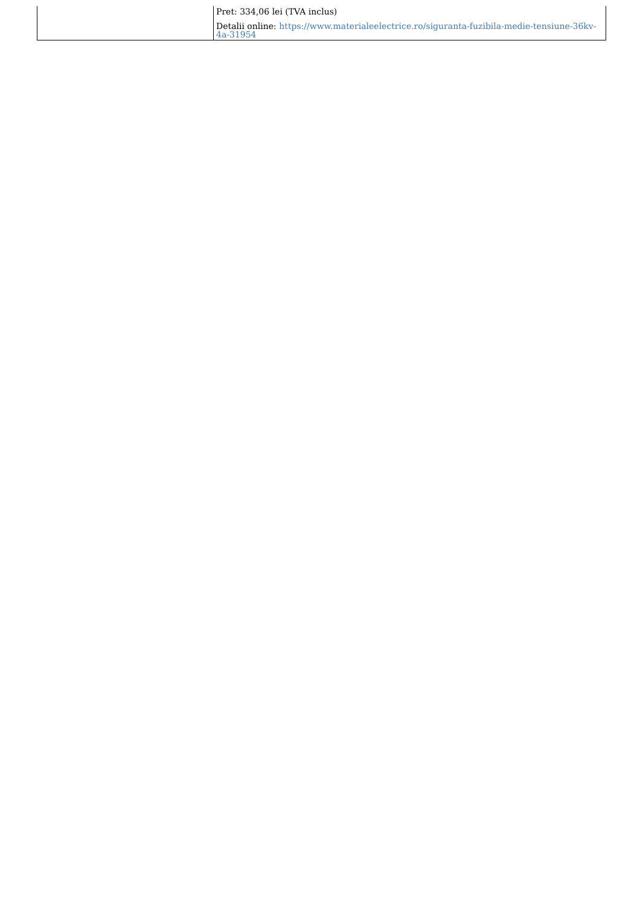| | Pret: 334,06 lei (TVA inclus) Detalii online: https://www.materialeelectrice.ro/siguranta-fuzibila-medie-tensiune-36kv-4a-31954 |